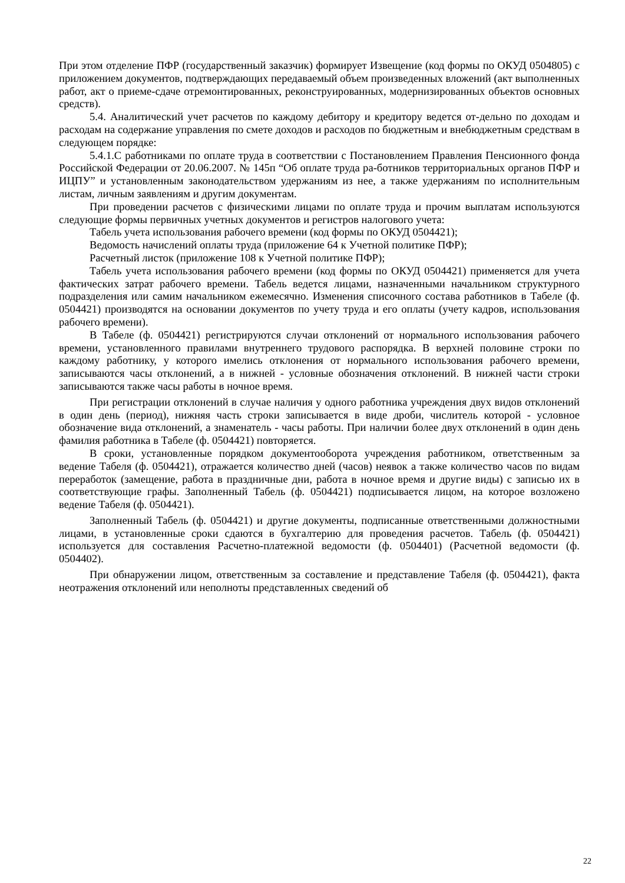При этом отделение ПФР (государственный заказчик) формирует Извещение (код формы по ОКУД 0504805) с приложением документов, подтверждающих передаваемый объем произведенных вложений (акт выполненных работ, акт о приеме-сдаче отремонтированных, реконструированных, модернизированных объектов основных средств).
5.4. Аналитический учет расчетов по каждому дебитору и кредитору ведется от-дельно по доходам и расходам на содержание управления по смете доходов и расходов по бюджетным и внебюджетным средствам в следующем порядке:
5.4.1.С работниками по оплате труда в соответствии с Постановлением Правления Пенсионного фонда Российской Федерации от 20.06.2007. № 145п “Об оплате труда ра-ботников территориальных органов ПФР и ИЦПУ” и установленным законодательством удержаниям из нее, а также удержаниям по исполнительным листам, личным заявлениям и другим документам.
При проведении расчетов с физическими лицами по оплате труда и прочим выплатам используются следующие формы первичных учетных документов и регистров налогового учета:
Табель учета использования рабочего времени (код формы по ОКУД 0504421);
Ведомость начислений оплаты труда (приложение 64 к Учетной политике ПФР);
Расчетный листок (приложение 108 к Учетной политике ПФР);
Табель учета использования рабочего времени (код формы по ОКУД 0504421) применяется для учета фактических затрат рабочего времени. Табель ведется лицами, назначенными начальником структурного подразделения или самим начальником ежемесячно. Изменения списочного состава работников в Табеле (ф. 0504421) производятся на основании документов по учету труда и его оплаты (учету кадров, использования рабочего времени).
В Табеле (ф. 0504421) регистрируются случаи отклонений от нормального использования рабочего времени, установленного правилами внутреннего трудового распорядка. В верхней половине строки по каждому работнику, у которого имелись отклонения от нормального использования рабочего времени, записываются часы отклонений, а в нижней - условные обозначения отклонений. В нижней части строки записываются также часы работы в ночное время.
При регистрации отклонений в случае наличия у одного работника учреждения двух видов отклонений в один день (период), нижняя часть строки записывается в виде дроби, числитель которой - условное обозначение вида отклонений, а знаменатель - часы работы. При наличии более двух отклонений в один день фамилия работника в Табеле (ф. 0504421) повторяется.
В сроки, установленные порядком документооборота учреждения работником, ответственным за ведение Табеля (ф. 0504421), отражается количество дней (часов) неявок а также количество часов по видам переработок (замещение, работа в праздничные дни, работа в ночное время и другие виды) с записью их в соответствующие графы. Заполненный Табель (ф. 0504421) подписывается лицом, на которое возложено ведение Табеля (ф. 0504421).
Заполненный Табель (ф. 0504421) и другие документы, подписанные ответственными должностными лицами, в установленные сроки сдаются в бухгалтерию для проведения расчетов. Табель (ф. 0504421) используется для составления Расчетно-платежной ведомости (ф. 0504401) (Расчетной ведомости (ф. 0504402).
При обнаружении лицом, ответственным за составление и представление Табеля (ф. 0504421), факта неотражения отклонений или неполноты представленных сведений об
22